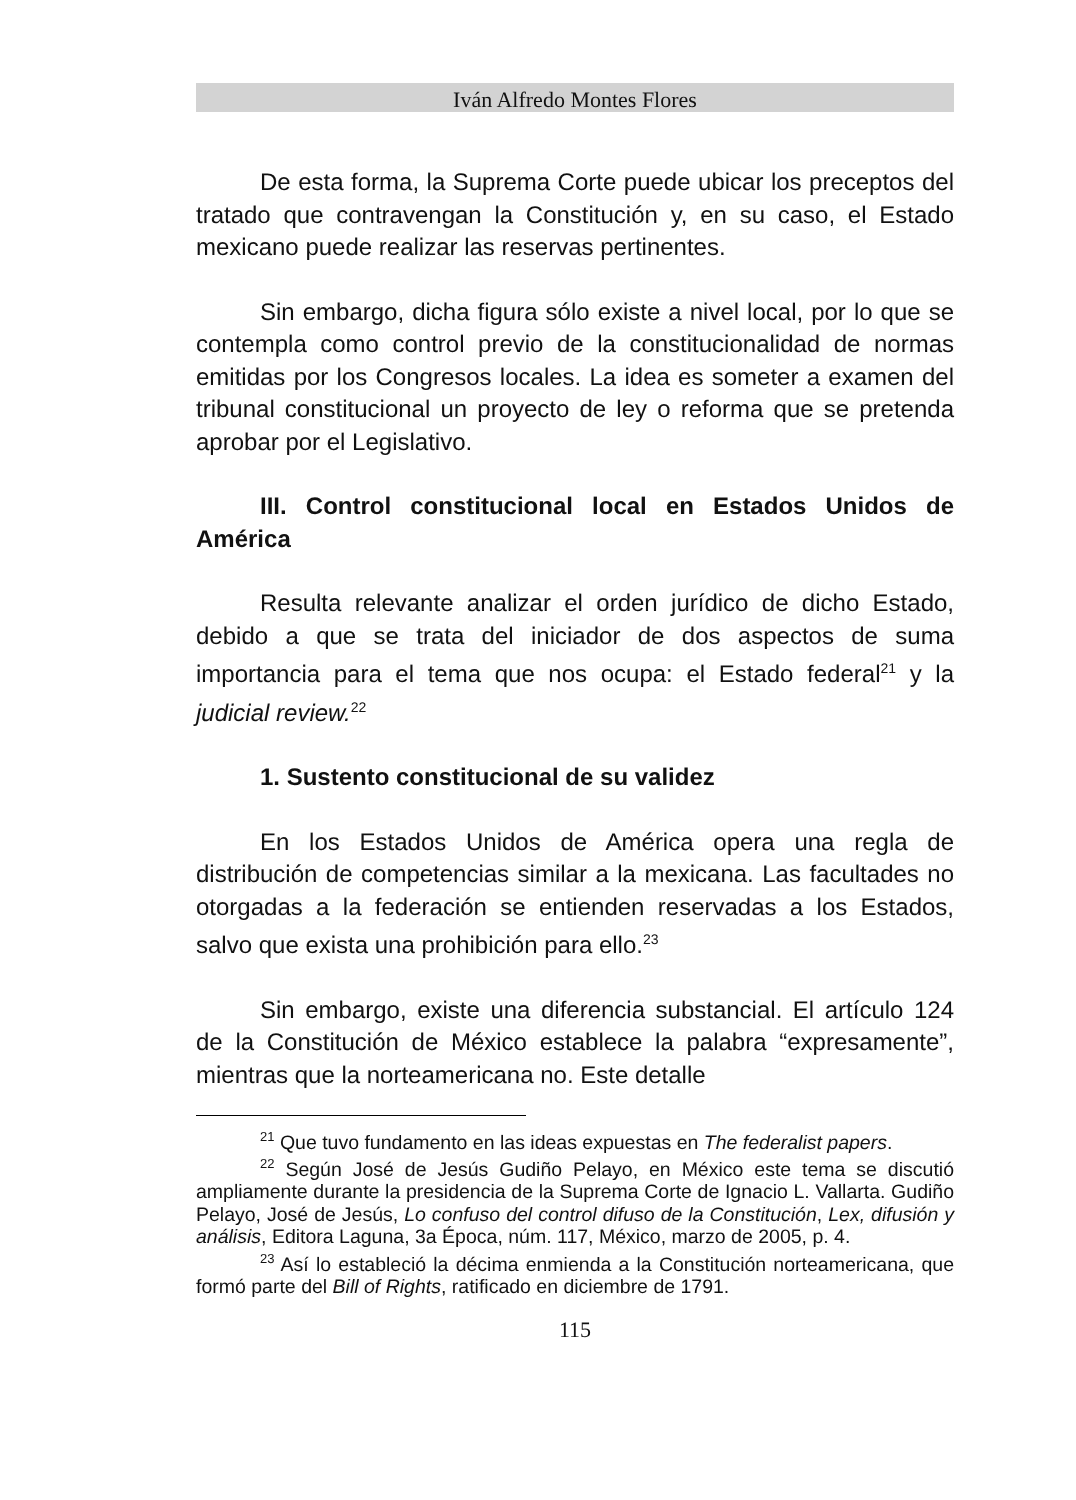Iván Alfredo Montes Flores
De esta forma, la Suprema Corte puede ubicar los preceptos del tratado que contravengan la Constitución y, en su caso, el Estado mexicano puede realizar las reservas pertinentes.
Sin embargo, dicha figura sólo existe a nivel local, por lo que se contempla como control previo de la constitucionalidad de normas emitidas por los Congresos locales. La idea es someter a examen del tribunal constitucional un proyecto de ley o reforma que se pretenda aprobar por el Legislativo.
III. Control constitucional local en Estados Unidos de América
Resulta relevante analizar el orden jurídico de dicho Estado, debido a que se trata del iniciador de dos aspectos de suma importancia para el tema que nos ocupa: el Estado federal<sup>21</sup> y la judicial review.<sup>22</sup>
1. Sustento constitucional de su validez
En los Estados Unidos de América opera una regla de distribución de competencias similar a la mexicana. Las facultades no otorgadas a la federación se entienden reservadas a los Estados, salvo que exista una prohibición para ello.<sup>23</sup>
Sin embargo, existe una diferencia substancial. El artículo 124 de la Constitución de México establece la palabra “expresamente”, mientras que la norteamericana no. Este detalle
<sup>21</sup> Que tuvo fundamento en las ideas expuestas en The federalist papers.
<sup>22</sup> Según José de Jesús Gudiño Pelayo, en México este tema se discutió ampliamente durante la presidencia de la Suprema Corte de Ignacio L. Vallarta. Gudiño Pelayo, José de Jesús, Lo confuso del control difuso de la Constitución, Lex, difusión y análisis, Editora Laguna, 3a Época, núm. 117, México, marzo de 2005, p. 4.
<sup>23</sup> Así lo estableció la décima enmienda a la Constitución norteamericana, que formó parte del Bill of Rights, ratificado en diciembre de 1791.
115